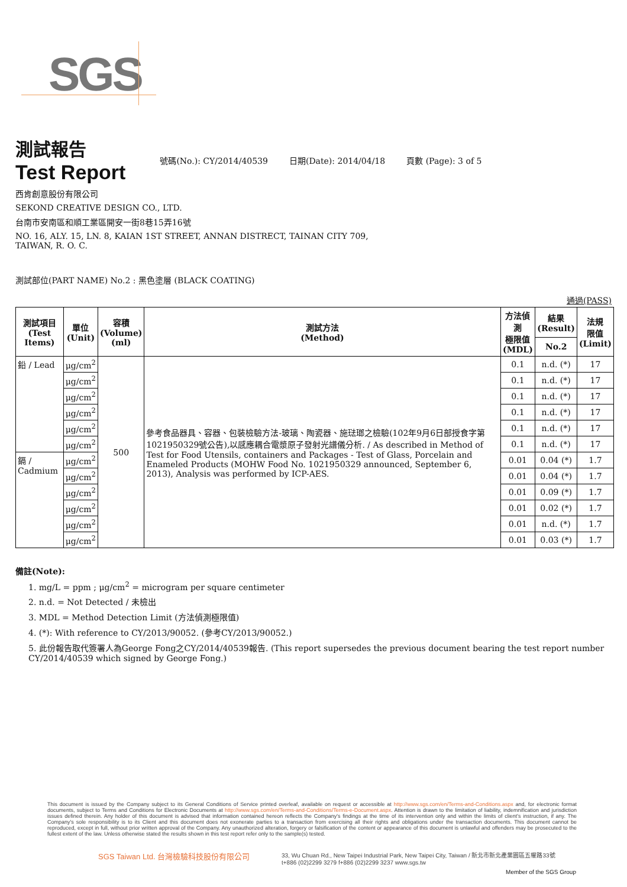SGS
測試報告
Test Report
號碼(No.): CY/2014/40539 日期(Date): 2014/04/18 頁數 (Page): 3 of 5
西肯創意股份有限公司
SEKOND CREATIVE DESIGN CO., LTD.
台南市安南區和順工業區開安一街8巷15弄16號
NO. 16, ALY. 15, LN. 8, KAIAN 1ST STREET, ANNAN DISTRECT, TAINAN CITY 709,
TAIWAN, R. O. C.
測試部位(PART NAME) No.2 : 黑色塗層 (BLACK COATING)
通過(PASS)
| 測試項目 (Test Items) | 單位 (Unit) | 容積 (Volume) (ml) | 測試方法 (Method) | 方法偵測 極限值 (MDL) | 結果 (Result) | 法規 限值 (Limit) |
| --- | --- | --- | --- | --- | --- | --- |
| | | | | | No.2 | |
| 鉛 / Lead | μg/cm<sup>2</sup> | 500 | 參考食品器具、容器、包裝檢驗方法-玻璃、陶瓷器、施琺瑯之檢驗(102年9月6日部授食字第1021950329號公告),以感應耦合電漿原子發射光譜儀分析. / As described in Method of Test for Food Utensils, containers and Packages - Test of Glass, Porcelain and Enameled Products (MOHW Food No. 1021950329 announced, September 6, 2013), Analysis was performed by ICP-AES. | 0.1 | n.d. (*) | 17 |
| | μg/cm<sup>2</sup> | | | 0.1 | n.d. (*) | 17 |
| | μg/cm<sup>2</sup> | | | 0.1 | n.d. (*) | 17 |
| | μg/cm<sup>2</sup> | | | 0.1 | n.d. (*) | 17 |
| | μg/cm<sup>2</sup> | | | 0.1 | n.d. (*) | 17 |
| | μg/cm<sup>2</sup> | | | 0.1 | n.d. (*) | 17 |
| 鎘 / Cadmium | μg/cm<sup>2</sup> | | | 0.01 | 0.04 (*) | 1.7 |
| | μg/cm<sup>2</sup> | | | 0.01 | 0.04 (*) | 1.7 |
| | μg/cm<sup>2</sup> | | | 0.01 | 0.09 (*) | 1.7 |
| | μg/cm<sup>2</sup> | | | 0.01 | 0.02 (*) | 1.7 |
| | μg/cm<sup>2</sup> | | | 0.01 | n.d. (*) | 1.7 |
| | μg/cm<sup>2</sup> | | | 0.01 | 0.03 (*) | 1.7 |
備註(Note):
1. mg/L = ppm ; μg/cm<sup>2</sup> = microgram per square centimeter
2. n.d. = Not Detected / 未檢出
3. MDL = Method Detection Limit (方法偵測極限值)
4. (*): With reference to CY/2013/90052. (參考CY/2013/90052.)
5. 此份報告取代簽署人為George Fong之CY/2014/40539報告. (This report supersedes the previous document bearing the test report number CY/2014/40539 which signed by George Fong.)
This document is issued by the Company subject to its General Conditions of Service printed overleaf, available on request or accessible at http://www.sgs.com/en/Terms-and-Conditions.aspx and, for electronic format documents, subject to Terms and Conditions for Electronic Documents at http://www.sgs.com/en/Terms-and-Conditions/Terms-e-Document.aspx. Attention is drawn to the limitation of liability, indemnification and jurisdiction issues defined therein. Any holder of this document is advised that information contained hereon reflects the Company's findings at the time of its intervention only and within the limits of client's instruction, if any. The Company's sole responsibility is to its Client and this document does not exonerate parties to a transaction from exercising all their rights and obligations under the transaction documents. This document cannot be reproduced, except in full, without prior written approval of the Company. Any unauthorized alteration, forgery or falsification of the content or appearance of this document is unlawful and offenders may be prosecuted to the fullest extent of the law. Unless otherwise stated the results shown in this test report refer only to the sample(s) tested.
SGS Taiwan Ltd. 台灣檢驗科技股份有限公司
33, Wu Chuan Rd., New Taipei Industrial Park, New Taipei City, Taiwan / 新北市新北產業園區五權路33號
t+886 (02)2299 3279 f+886 (02)2299 3237 www.sgs.tw
Member of the SGS Group